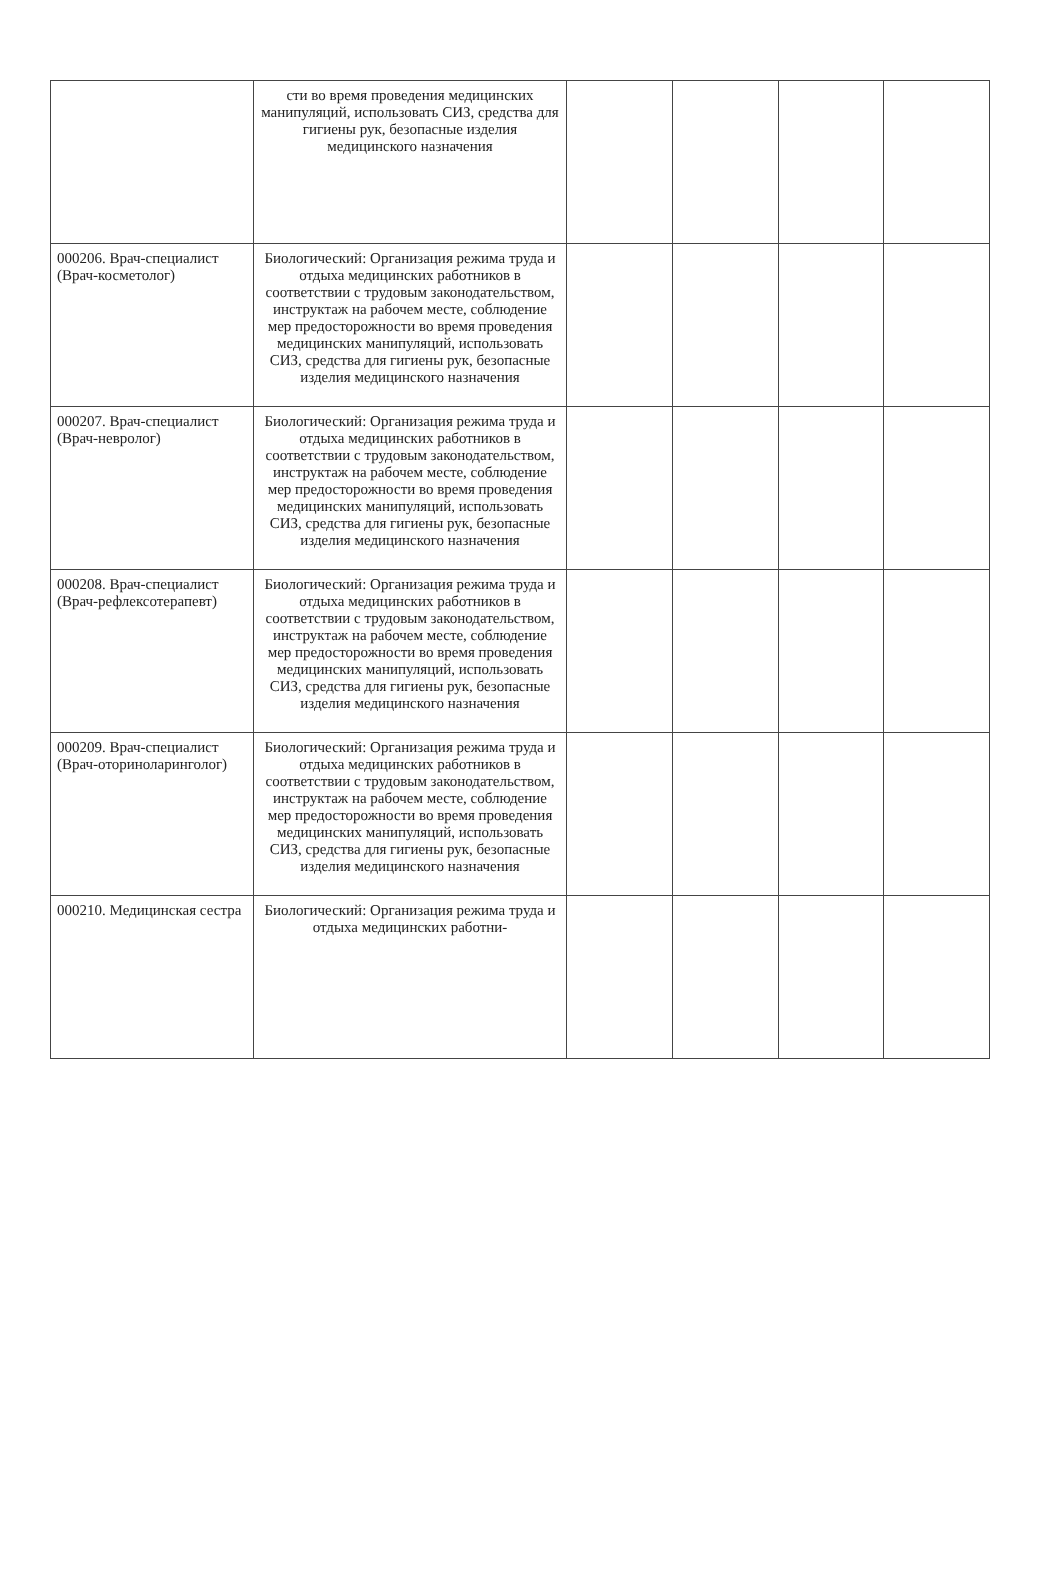| | сти во время проведения медицинских манипуляций, использовать СИЗ, средства для гигиены рук, безопасные изделия медицинского назначения | | | | |
| 000206. Врач-специалист (Врач-косметолог) | Биологический: Организация режима труда и отдыха медицинских работников в соответствии с трудовым законодательством, инструктаж на рабочем месте, соблюдение мер предосторожности во время проведения медицинских манипуляций, использовать СИЗ, средства для гигиены рук, безопасные изделия медицинского назначения | | | | |
| 000207. Врач-специалист (Врач-невролог) | Биологический: Организация режима труда и отдыха медицинских работников в соответствии с трудовым законодательством, инструктаж на рабочем месте, соблюдение мер предосторожности во время проведения медицинских манипуляций, использовать СИЗ, средства для гигиены рук, безопасные изделия медицинского назначения | | | | |
| 000208. Врач-специалист (Врач-рефлексотерапевт) | Биологический: Организация режима труда и отдыха медицинских работников в соответствии с трудовым законодательством, инструктаж на рабочем месте, соблюдение мер предосторожности во время проведения медицинских манипуляций, использовать СИЗ, средства для гигиены рук, безопасные изделия медицинского назначения | | | | |
| 000209. Врач-специалист (Врач-оториноларинголог) | Биологический: Организация режима труда и отдыха медицинских работников в соответствии с трудовым законодательством, инструктаж на рабочем месте, соблюдение мер предосторожности во время проведения медицинских манипуляций, использовать СИЗ, средства для гигиены рук, безопасные изделия медицинского назначения | | | | |
| 000210. Медицинская сестра | Биологический: Организация режима труда и отдыха медицинских работни- | | | | |